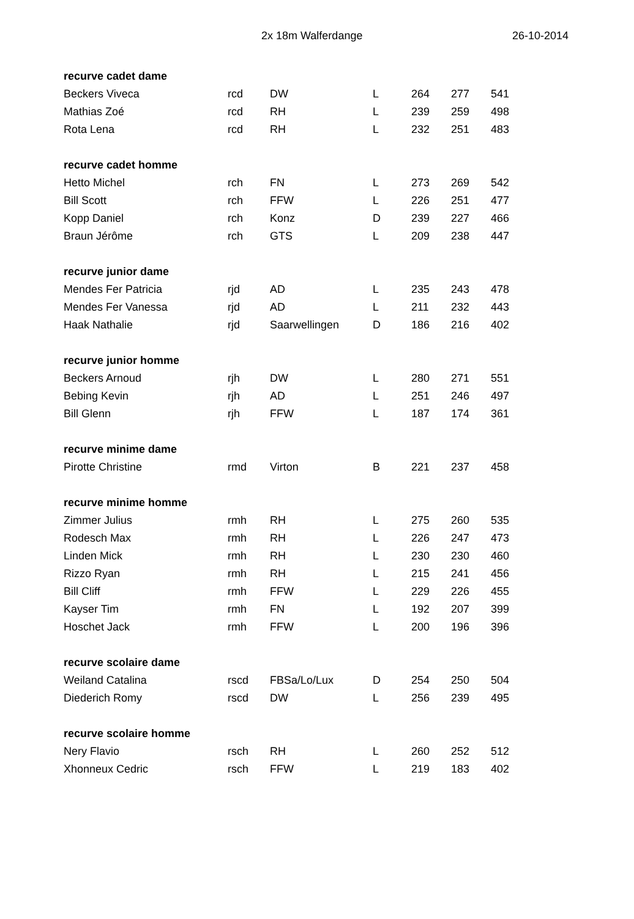2x 18m Walferdange 26-10-2014
| recurve cadet dame | | | | | | |
| Beckers Viveca | rcd | DW | L | 264 | 277 | 541 |
| Mathias Zoé | rcd | RH | L | 239 | 259 | 498 |
| Rota Lena | rcd | RH | L | 232 | 251 | 483 |
| recurve cadet homme | | | | | | |
| Hetto Michel | rch | FN | L | 273 | 269 | 542 |
| Bill Scott | rch | FFW | L | 226 | 251 | 477 |
| Kopp Daniel | rch | Konz | D | 239 | 227 | 466 |
| Braun Jérôme | rch | GTS | L | 209 | 238 | 447 |
| recurve junior dame | | | | | | |
| Mendes Fer Patricia | rjd | AD | L | 235 | 243 | 478 |
| Mendes Fer Vanessa | rjd | AD | L | 211 | 232 | 443 |
| Haak Nathalie | rjd | Saarwellingen | D | 186 | 216 | 402 |
| recurve junior homme | | | | | | |
| Beckers Arnoud | rjh | DW | L | 280 | 271 | 551 |
| Bebing Kevin | rjh | AD | L | 251 | 246 | 497 |
| Bill Glenn | rjh | FFW | L | 187 | 174 | 361 |
| recurve minime dame | | | | | | |
| Pirotte Christine | rmd | Virton | B | 221 | 237 | 458 |
| recurve minime homme | | | | | | |
| Zimmer Julius | rmh | RH | L | 275 | 260 | 535 |
| Rodesch Max | rmh | RH | L | 226 | 247 | 473 |
| Linden Mick | rmh | RH | L | 230 | 230 | 460 |
| Rizzo Ryan | rmh | RH | L | 215 | 241 | 456 |
| Bill Cliff | rmh | FFW | L | 229 | 226 | 455 |
| Kayser Tim | rmh | FN | L | 192 | 207 | 399 |
| Hoschet Jack | rmh | FFW | L | 200 | 196 | 396 |
| recurve scolaire dame | | | | | | |
| Weiland Catalina | rscd | FBSa/Lo/Lux | D | 254 | 250 | 504 |
| Diederich Romy | rscd | DW | L | 256 | 239 | 495 |
| recurve scolaire homme | | | | | | |
| Nery Flavio | rsch | RH | L | 260 | 252 | 512 |
| Xhonneux Cedric | rsch | FFW | L | 219 | 183 | 402 |